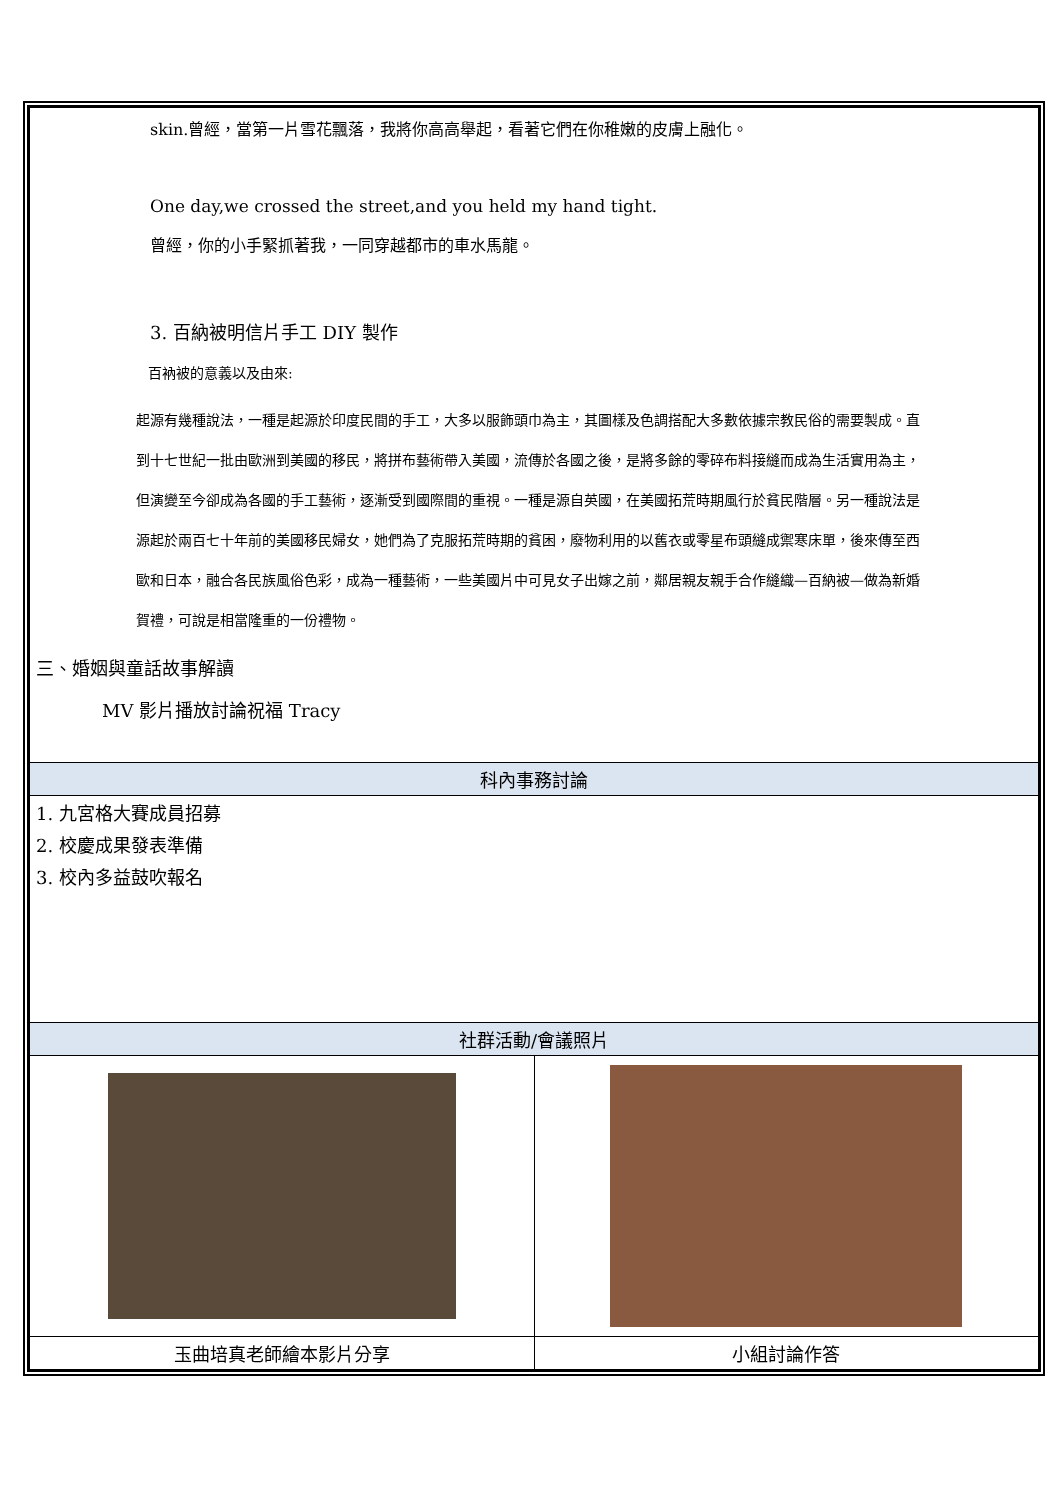| skin.曾經，當第一片雪花飄落，我將你高高舉起，看著它們在你稚嫩的皮膚上融化。 One day,we crossed the street,and you held my hand tight. 曾經，你的小手緊抓著我，一同穿越都市的車水馬龍。 3. 百納被明信片手工 DIY 製作 百衲被的意義以及由來: 起源有幾種說法，一種是起源於印度民間的手工，大多以服飾頭巾為主，其圖樣及色調搭配大多數依據宗教民俗的需要製成。直到十七世紀一批由歐洲到美國的移民，將拼布藝術帶入美國，流傳於各國之後，是將多餘的零碎布料接縫而成為生活實用為主，但演變至今卻成為各國的手工藝術，逐漸受到國際間的重視。一種是源自英國，在美國拓荒時期風行於貧民階層。另一種說法是源起於兩百七十年前的美國移民婦女，她們為了克服拓荒時期的貧困，廢物利用的以舊衣或零星布頭縫成禦寒床單，後來傳至西歐和日本，融合各民族風俗色彩，成為一種藝術，一些美國片中可見女子出嫁之前，鄰居親友親手合作縫織—百納被—做為新婚賀禮，可說是相當隆重的一份禮物。 三、婚姻與童話故事解讀 MV 影片播放討論祝福 Tracy |
| 科內事務討論 |
| 1. 九宮格大賽成員招募 2. 校慶成果發表準備 3. 校內多益鼓吹報名 |
| 社群活動/會議照片 |
| / 玉曲培真老師繪本影片分享 / 小組討論作答 / |